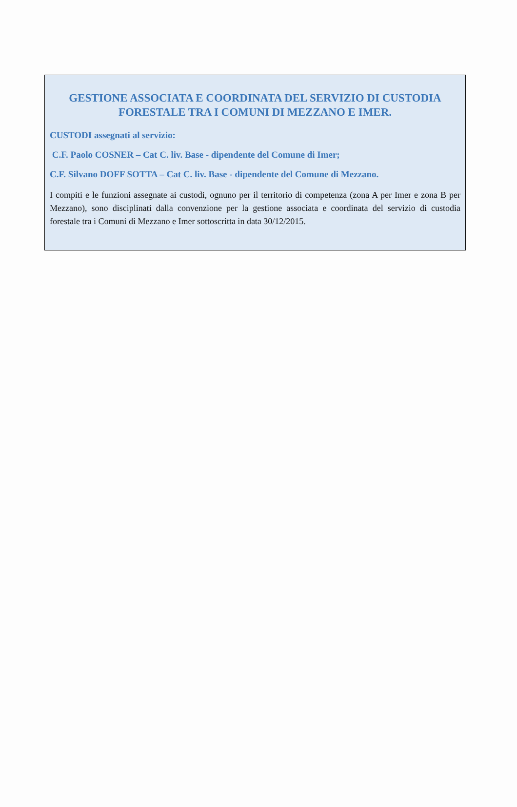GESTIONE ASSOCIATA E COORDINATA DEL SERVIZIO DI CUSTODIA FORESTALE TRA I COMUNI DI MEZZANO E IMER.
CUSTODI assegnati al servizio:
C.F. Paolo COSNER – Cat C. liv. Base - dipendente del Comune di Imer;
C.F. Silvano DOFF SOTTA – Cat C. liv. Base - dipendente del Comune di Mezzano.
I compiti e le funzioni assegnate ai custodi, ognuno per il territorio di competenza (zona A per Imer e zona B per Mezzano), sono disciplinati dalla convenzione per la gestione associata e coordinata del servizio di custodia forestale tra i Comuni di Mezzano e Imer sottoscritta in data 30/12/2015.